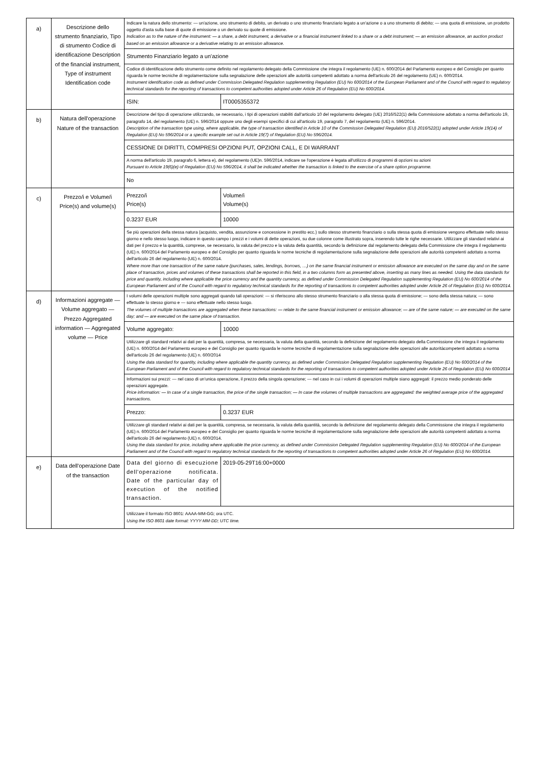| a) | Descrizione dello strumento finanziario, Tipo di strumento Codice di identificazione Description of the financial instrument, Type of instrument Identification code | Indicare la natura dello strumento: — un'azione, uno strumento di debito, un derivato o uno strumento finanziario legato a un'azione o a uno strumento di debito; — una quota di emissione, un prodotto oggetto d'asta sulla base di quote di emissione o un derivato su quote di emissione. Indication as to the nature of the instrument: — a share, a debt instrument, a derivative or a financial instrument linked to a share or a debt instrument; — an emission allowance, an auction product based on an emission allowance or a derivative relating to an emission allowance. | | |
| | | Strumento Finanziario legato a un'azione | | |
| | | Codice di identificazione dello strumento come definito nel regolamento delegato della Commissione che integra il regolamento (UE) n. 600/2014 del Parlamento europeo e del Consiglio per quanto riguarda le norme tecniche di regolamentazione sulla segnalazione delle operazioni alle autorità competenti adottato a norma dell'articolo 26 del regolamento (UE) n. 600/2014. Instrument identification code as defined under Commission Delegated Regulation supplementing Regulation (EU) No 600/2014 of the European Parliament and of the Council with regard to regulatory technical standards for the reporting of transactions to competent authorities adopted under Article 26 of Regulation (EU) No 600/2014. | | |
| | | ISIN: | IT0005355372 | |
| b) | Natura dell'operazione Nature of the transaction | Descrizione del tipo di operazione utilizzando, se necessario, i tipi di operazioni stabiliti dall'articolo 10 del regolamento delegato (UE) 2016/522(1) della Commissione adottato a norma dell'articolo 19, paragrafo 14, del regolamento (UE) n. 596/2014 oppure uno degli esempi specifici di cui all'articolo 19, paragrafo 7, del regolamento (UE) n. 596/2014. Description of the transaction type using, where applicable, the type of transaction identified in Article 10 of the Commission Delegated Regulation (EU) 2016/522(1) adopted under Article 19(14) of Regulation (EU) No 596/2014 or a specific example set out in Article 19(7) of Regulation (EU) No 596/2014. | | |
| | | CESSIONE DI DIRITTI, COMPRESI OPZIONI PUT, OPZIONI CALL, E DI WARRANT | | |
| | | A norma dell'articolo 19, paragrafo 6, lettera e), del regolamento (UE)n. 596/2014, indicare se l'operazione è legata all'utilizzo di programmi di opzioni su azioni Pursuant to Article 19(6)(e) of Regulation (EU) No 596/2014, it shall be indicated whether the transaction is linked to the exercise of a share option programme. | | |
| | | No | | |
| c) | Prezzo/i e Volume/i Price(s) and volume(s) | Prezzo/i Price(s) | | Volume/i Volume(s) |
| | | 0.3237 EUR | | 10000 |
| | | Se più operazioni della stessa natura (acquisto, vendita, assunzione e concessione in prestito ecc.) sullo stesso strumento finanziario o sulla stessa quota di emissione vengono effettuate nello stesso giorno e nello stesso luogo, indicare in questo campo i prezzi e i volumi di dette operazioni, su due colonne come illustrato sopra, inserendo tutte le righe necessarie. Utilizzare gli standard relativi ai dati per il prezzo e la quantità, comprese, se necessario, la valuta del prezzo e la valuta della quantità, secondo la definizione dal regolamento delegato della Commissione che integra il regolamento (UE) n. 600/2014 del Parlamento europeo e del Consiglio per quanto riguarda le norme tecniche di regolamentazione sulla segnalazione delle operazioni alle autorità competenti adottato a norma dell'articolo 26 del regolamento (UE) n. 600/2014. Where more than one transaction of the same nature (purchases, sales, lendings, borrows, …) on the same financial instrument or emission allowance are executed on the same day and on the same place of transaction, prices and volumes of these transactions shall be reported in this field, in a two columns form as presented above, inserting as many lines as needed. Using the data standards for price and quantity, including where applicable the price currency and the quantity currency, as defined under Commission Delegated Regulation supplementing Regulation (EU) No 600/2014 of the European Parliament and of the Council with regard to regulatory technical standards for the reporting of transactions to competent authorities adopted under Article 26 of Regulation (EU) No 600/2014. | | |
| d) | Informazioni aggregate — Volume aggregato — Prezzo Aggregated information — Aggregated volume — Price | I volumi delle operazioni multiple sono aggregati quando tali operazioni: — si riferiscono allo stesso strumento finanziario o alla stessa quota di emissione; — sono della stessa natura; — sono effettuate lo stesso giorno e — sono effettuate nello stesso luogo. The volumes of multiple transactions are aggregated when these transactions: — relate to the same financial instrument or emission allowance; — are of the same nature; — are executed on the same day; and — are executed on the same place of transaction. | | |
| | | Volume aggregato: | 10000 | |
| | | Utilizzare gli standard relativi ai dati per la quantità, compresa, se necessaria, la valuta della quantità, secondo la definizione del regolamento delegato della Commissione che integra il regolamento (UE) n. 600/2014 del Parlamento europeo e del Consiglio per quanto riguarda le norme tecniche di regolamentazione sulla segnalazione delle operazioni alle autoritàcompetenti adottato a norma dell'articolo 26 del regolamento (UE) n. 600/2014 Using the data standard for quantity, including where applicable the quantity currency, as defined under Commission Delegated Regulation supplementing Regulation (EU) No 600/2014 of the European Parliament and of the Council with regard to regulatory technical standards for the reporting of transactions to competent authorities adopted under Article 26 of Regulation (EU) No 600/2014 | | |
| | | Informazioni sui prezzi: — nel caso di un'unica operazione, il prezzo della singola operazione; — nel caso in cui i volumi di operazioni multiple siano aggregati: il prezzo medio ponderato delle operazioni aggregate. Price information: — In case of a single transaction, the price of the single transaction; — In case the volumes of multiple transactions are aggregated: the weighted average price of the aggregated transactions. | | |
| | | Prezzo: | 0.3237 EUR | |
| | | Utilizzare gli standard relativi ai dati per la quantità, compresa, se necessaria, la valuta della quantità, secondo la definizione del regolamento delegato della Commissione che integra il regolamento (UE) n. 600/2014 del Parlamento europeo e del Consiglio per quanto riguarda le norme tecniche di regolamentazione sulla segnalazione delle operazioni alle autorità competenti adottato a norma dell'articolo 26 del regolamento (UE) n. 600/2014. Using the data standard for price, including where applicable the price currency, as defined under Commission Delegated Regulation supplementing Regulation (EU) No 600/2014 of the European Parliament and of the Council with regard to regulatory technical standards for the reporting of transactions to competent authorities adopted under Article 26 of Regulation (EU) No 600/2014. | | |
| e) | Data dell'operazione Date of the transaction | Data del giorno di esecuzione dell'operazione notificata. Date of the particular day of execution of the notified transaction. | 2019-05-29T16:00+0000 | |
| | | Utilizzare il formato ISO 8601: AAAA-MM-GG; ora UTC. Using the ISO 8601 date format: YYYY-MM-DD; UTC time. | | |